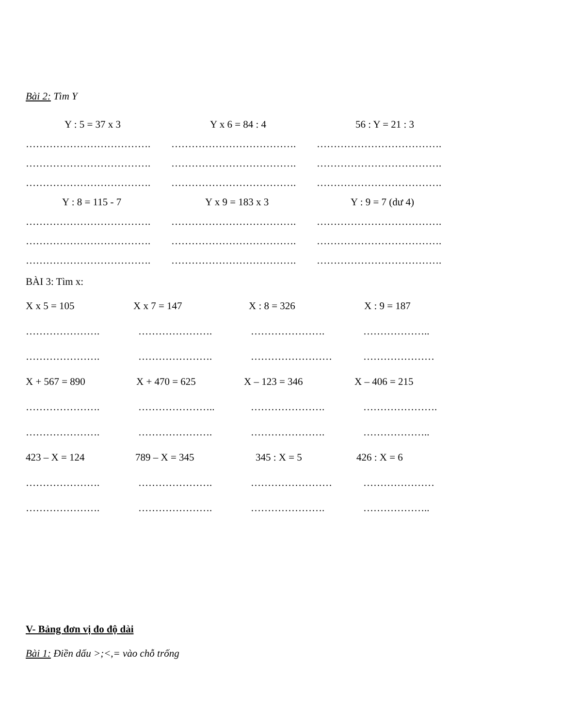Bài 2: Tìm Y
Y : 5 = 37 x 3 Y x 6 = 84 : 4 56 : Y = 21 : 3
………………………………. ………………………………. ……………………………….
………………………………. ………………………………. ……………………………….
………………………………. ………………………………. ……………………………….
Y : 8 = 115 - 7 Y x 9 = 183 x 3 Y : 9 = 7 (dư 4)
………………………………. ………………………………. ……………………………….
………………………………. ………………………………. ……………………………….
………………………………. ………………………………. ……………………………….
BÀI 3: Tìm x:
X x 5 = 105 X x 7 = 147 X : 8 = 326 X : 9 = 187
…………………. …………………. …………………. ………………..
…………………. …………………. …………………… …………………
X + 567 = 890 X + 470 = 625 X – 123 = 346 X – 406 = 215
…………………. ………………….. …………………. ………………….
…………………. …………………. …………………. ………………..
423 – X = 124 789 – X = 345 345 : X = 5 426 : X = 6
…………………. …………………. …………………… …………………
…………………. …………………. …………………. ………………..
V- Bảng đơn vị đo độ dài
Bài 1: Điền dấu >;<,= vào chỗ trống